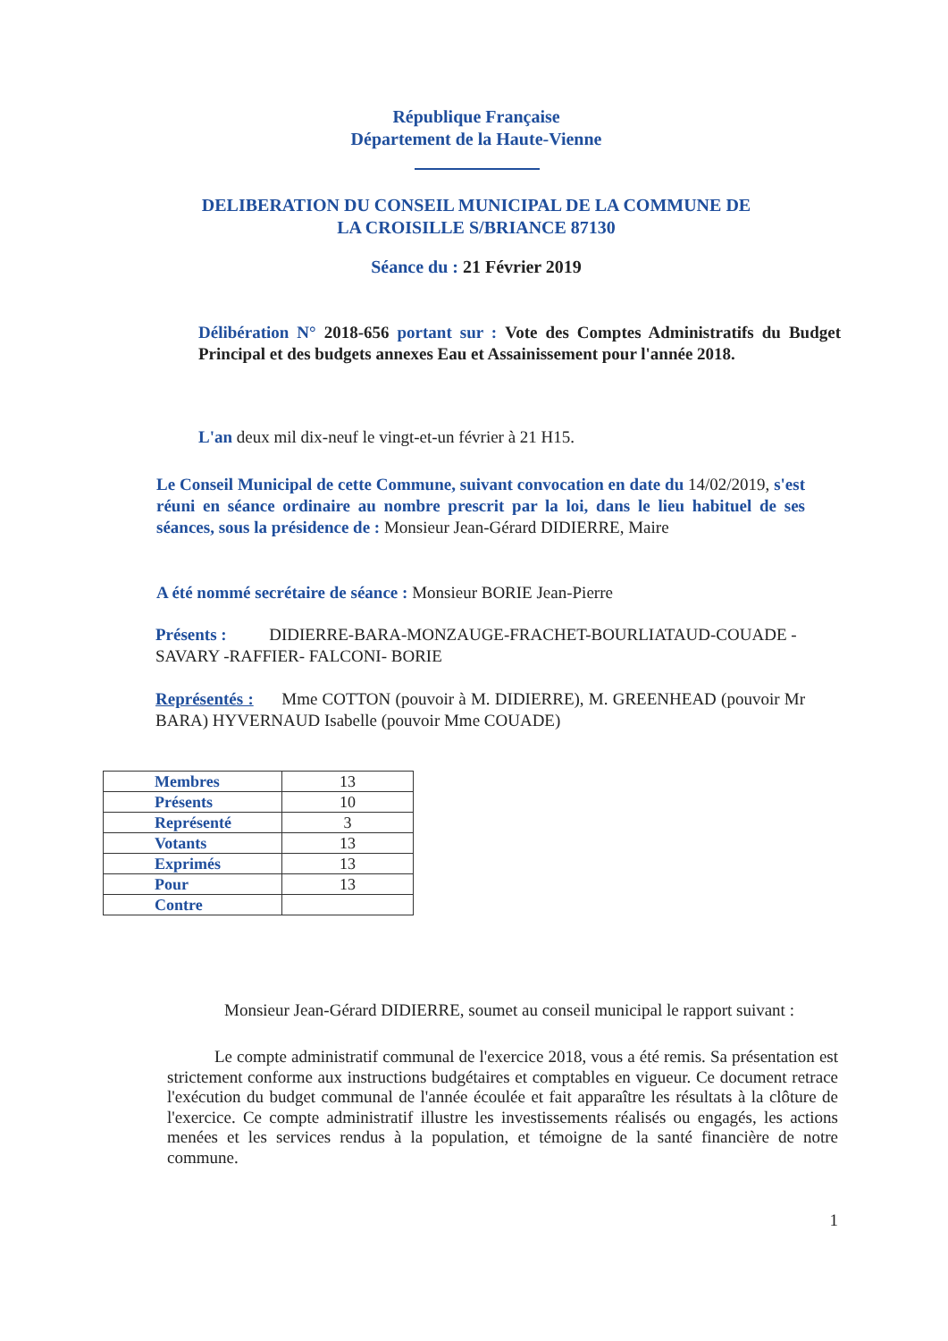République Française
Département de la Haute-Vienne
DELIBERATION DU CONSEIL MUNICIPAL DE LA COMMUNE DE
LA CROISILLE S/BRIANCE 87130
Séance du : 21 Février 2019
Délibération N° 2018-656 portant sur : Vote des Comptes Administratifs du Budget Principal et des budgets annexes Eau et Assainissement pour l'année 2018.
L'an deux mil dix-neuf le vingt-et-un février à 21 H15.
Le Conseil Municipal de cette Commune, suivant convocation en date du 14/02/2019, s'est réuni en séance ordinaire au nombre prescrit par la loi, dans le lieu habituel de ses séances, sous la présidence de : Monsieur Jean-Gérard DIDIERRE, Maire
A été nommé secrétaire de séance : Monsieur BORIE Jean-Pierre
Présents : DIDIERRE-BARA-MONZAUGE-FRACHET-BOURLIATAUD-COUADE -SAVARY -RAFFIER- FALCONI- BORIE
Représentés : Mme COTTON (pouvoir à M. DIDIERRE), M. GREENHEAD (pouvoir Mr BARA) HYVERNAUD Isabelle (pouvoir Mme COUADE)
| Membres | 13 |
| Présents | 10 |
| Représenté | 3 |
| Votants | 13 |
| Exprimés | 13 |
| Pour | 13 |
| Contre | |
Monsieur Jean-Gérard DIDIERRE, soumet au conseil municipal le rapport suivant :
Le compte administratif communal de l'exercice 2018, vous a été remis. Sa présentation est strictement conforme aux instructions budgétaires et comptables en vigueur. Ce document retrace l'exécution du budget communal de l'année écoulée et fait apparaître les résultats à la clôture de l'exercice. Ce compte administratif illustre les investissements réalisés ou engagés, les actions menées et les services rendus à la population, et témoigne de la santé financière de notre commune.
1